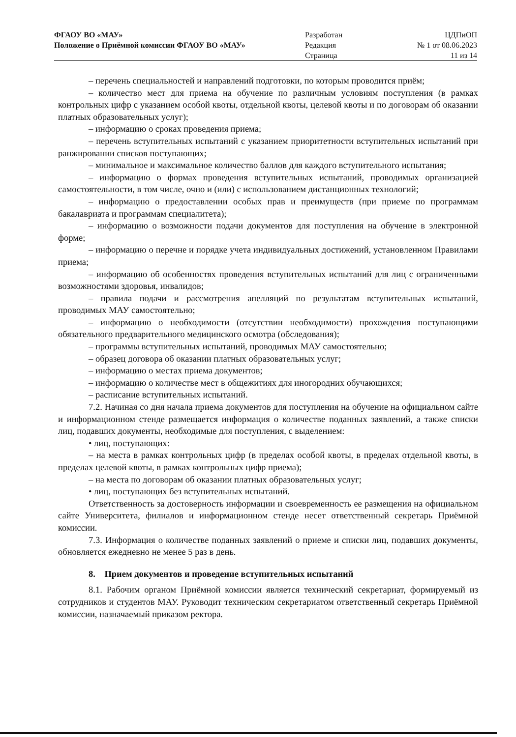| ФГАОУ ВО «МАУ» | Разработан | ЦДПиОП |
| Положение о Приёмной комиссии ФГАОУ ВО «МАУ» | Редакция | № 1 от 08.06.2023 |
| | Страница | 11 из 14 |
– перечень специальностей и направлений подготовки, по которым проводится приём;
– количество мест для приема на обучение по различным условиям поступления (в рамках контрольных цифр с указанием особой квоты, отдельной квоты, целевой квоты и по договорам об оказании платных образовательных услуг);
– информацию о сроках проведения приема;
– перечень вступительных испытаний с указанием приоритетности вступительных испытаний при ранжировании списков поступающих;
– минимальное и максимальное количество баллов для каждого вступительного испытания;
– информацию о формах проведения вступительных испытаний, проводимых организацией самостоятельности, в том числе, очно и (или) с использованием дистанционных технологий;
– информацию о предоставлении особых прав и преимуществ (при приеме по программам бакалавриата и программам специалитета);
– информацию о возможности подачи документов для поступления на обучение в электронной форме;
– информацию о перечне и порядке учета индивидуальных достижений, установленном Правилами приема;
– информацию об особенностях проведения вступительных испытаний для лиц с ограниченными возможностями здоровья, инвалидов;
– правила подачи и рассмотрения апелляций по результатам вступительных испытаний, проводимых МАУ самостоятельно;
– информацию о необходимости (отсутствии необходимости) прохождения поступающими обязательного предварительного медицинского осмотра (обследования);
– программы вступительных испытаний, проводимых МАУ самостоятельно;
– образец договора об оказании платных образовательных услуг;
– информацию о местах приема документов;
– информацию о количестве мест в общежитиях для иногородних обучающихся;
– расписание вступительных испытаний.
7.2. Начиная со дня начала приема документов для поступления на обучение на официальном сайте и информационном стенде размещается информация о количестве поданных заявлений, а также списки лиц, подавших документы, необходимые для поступления, с выделением:
• лиц, поступающих:
– на места в рамках контрольных цифр (в пределах особой квоты, в пределах отдельной квоты, в пределах целевой квоты, в рамках контрольных цифр приема);
– на места по договорам об оказании платных образовательных услуг;
• лиц, поступающих без вступительных испытаний.
Ответственность за достоверность информации и своевременность ее размещения на официальном сайте Университета, филиалов и информационном стенде несет ответственный секретарь Приёмной комиссии.
7.3. Информация о количестве поданных заявлений о приеме и списки лиц, подавших документы, обновляется ежедневно не менее 5 раз в день.
8. Прием документов и проведение вступительных испытаний
8.1. Рабочим органом Приёмной комиссии является технический секретариат, формируемый из сотрудников и студентов МАУ. Руководит техническим секретариатом ответственный секретарь Приёмной комиссии, назначаемый приказом ректора.